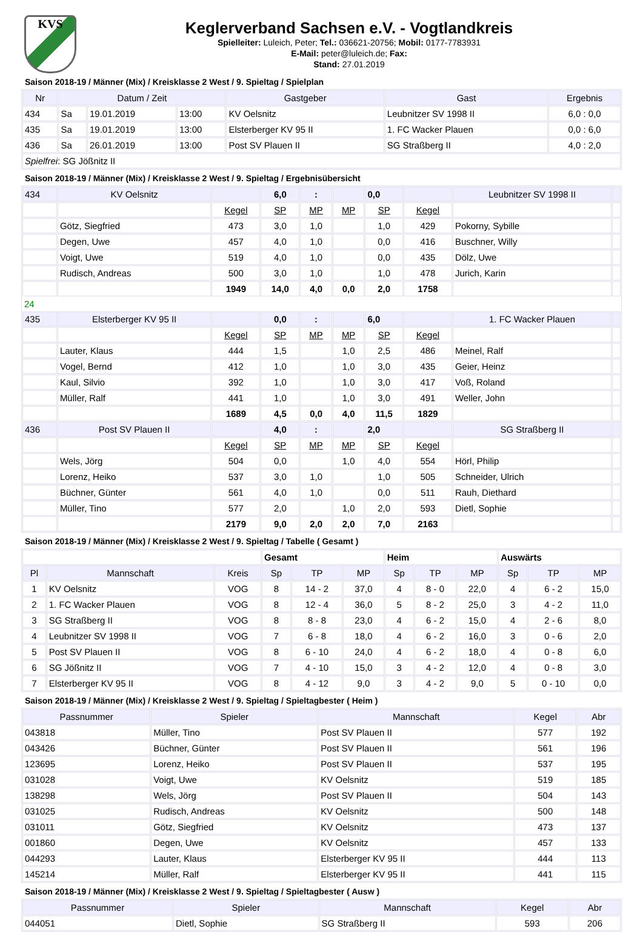KVS
Keglerverband Sachsen e.V. - Vogtlandkreis
Spielleiter: Luleich, Peter; Tel.: 036621-20756; Mobil: 0177-7783931
E-Mail: peter@luleich.de; Fax:
Stand: 27.01.2019
Saison 2018-19 / Männer (Mix) / Kreisklasse 2 West / 9. Spieltag / Spielplan
| Nr | Datum / Zeit | | | Gastgeber | Gast | Ergebnis |
| --- | --- | --- | --- | --- | --- | --- |
| 434 | Sa | 19.01.2019 | 13:00 | KV Oelsnitz | Leubnitzer SV 1998 II | 6,0 : 0,0 |
| 435 | Sa | 19.01.2019 | 13:00 | Elsterberger KV 95 II | 1. FC Wacker Plauen | 0,0 : 6,0 |
| 436 | Sa | 26.01.2019 | 13:00 | Post SV Plauen II | SG Straßberg II | 4,0 : 2,0 |
| Spielfrei : SG Jößnitz II | | | | | | |
Saison 2018-19 / Männer (Mix) / Kreisklasse 2 West / 9. Spieltag / Ergebnisübersicht
| 434 | KV Oelsnitz | | 6,0 | : | | 0,0 | | Leubnitzer SV 1998 II | |
| | | Kegel | SP | MP | MP | SP | Kegel | | |
| | Götz, Siegfried | 473 | 3,0 | 1,0 | | 1,0 | 429 | Pokorny, Sybille | |
| | Degen, Uwe | 457 | 4,0 | 1,0 | | 0,0 | 416 | Buschner, Willy | |
| | Voigt, Uwe | 519 | 4,0 | 1,0 | | 0,0 | 435 | Dölz, Uwe | |
| | Rudisch, Andreas | 500 | 3,0 | 1,0 | | 1,0 | 478 | Jurich, Karin | |
| | | 1949 | 14,0 | 4,0 | 0,0 | 2,0 | 1758 | | |
| 24 | | | | | | | | | |
| 435 | Elsterberger KV 95 II | | 0,0 | : | | 6,0 | | 1. FC Wacker Plauen | |
| | | Kegel | SP | MP | MP | SP | Kegel | | |
| | Lauter, Klaus | 444 | 1,5 | | 1,0 | 2,5 | 486 | Meinel, Ralf | |
| | Vogel, Bernd | 412 | 1,0 | | 1,0 | 3,0 | 435 | Geier, Heinz | |
| | Kaul, Silvio | 392 | 1,0 | | 1,0 | 3,0 | 417 | Voß, Roland | |
| | Müller, Ralf | 441 | 1,0 | | 1,0 | 3,0 | 491 | Weller, John | |
| | | 1689 | 4,5 | 0,0 | 4,0 | 11,5 | 1829 | | |
| 436 | Post SV Plauen II | | 4,0 | : | | 2,0 | | SG Straßberg II | |
| | | Kegel | SP | MP | MP | SP | Kegel | | |
| | Wels, Jörg | 504 | 0,0 | | 1,0 | 4,0 | 554 | Hörl, Philip | |
| | Lorenz, Heiko | 537 | 3,0 | 1,0 | | 1,0 | 505 | Schneider, Ulrich | |
| | Büchner, Günter | 561 | 4,0 | 1,0 | | 0,0 | 511 | Rauh, Diethard | |
| | Müller, Tino | 577 | 2,0 | | 1,0 | 2,0 | 593 | Dietl, Sophie | |
| | | 2179 | 9,0 | 2,0 | 2,0 | 7,0 | 2163 | | |
Saison 2018-19 / Männer (Mix) / Kreisklasse 2 West / 9. Spieltag / Tabelle ( Gesamt )
| | | | Gesamt | | | Heim | | | Auswärts | | |
| Pl | Mannschaft | Kreis | Sp | TP | MP | Sp | TP | MP | Sp | TP | MP |
| 1 | KV Oelsnitz | VOG | 8 | 14 - 2 | 37,0 | 4 | 8 - 0 | 22,0 | 4 | 6 - 2 | 15,0 |
| 2 | 1. FC Wacker Plauen | VOG | 8 | 12 - 4 | 36,0 | 5 | 8 - 2 | 25,0 | 3 | 4 - 2 | 11,0 |
| 3 | SG Straßberg II | VOG | 8 | 8 - 8 | 23,0 | 4 | 6 - 2 | 15,0 | 4 | 2 - 6 | 8,0 |
| 4 | Leubnitzer SV 1998 II | VOG | 7 | 6 - 8 | 18,0 | 4 | 6 - 2 | 16,0 | 3 | 0 - 6 | 2,0 |
| 5 | Post SV Plauen II | VOG | 8 | 6 - 10 | 24,0 | 4 | 6 - 2 | 18,0 | 4 | 0 - 8 | 6,0 |
| 6 | SG Jößnitz II | VOG | 7 | 4 - 10 | 15,0 | 3 | 4 - 2 | 12,0 | 4 | 0 - 8 | 3,0 |
| 7 | Elsterberger KV 95 II | VOG | 8 | 4 - 12 | 9,0 | 3 | 4 - 2 | 9,0 | 5 | 0 - 10 | 0,0 |
Saison 2018-19 / Männer (Mix) / Kreisklasse 2 West / 9. Spieltag / Spieltagbester ( Heim )
| Passnummer | Spieler | Mannschaft | Kegel | Abr |
| --- | --- | --- | --- | --- |
| 043818 | Müller, Tino | Post SV Plauen II | 577 | 192 |
| 043426 | Büchner, Günter | Post SV Plauen II | 561 | 196 |
| 123695 | Lorenz, Heiko | Post SV Plauen II | 537 | 195 |
| 031028 | Voigt, Uwe | KV Oelsnitz | 519 | 185 |
| 138298 | Wels, Jörg | Post SV Plauen II | 504 | 143 |
| 031025 | Rudisch, Andreas | KV Oelsnitz | 500 | 148 |
| 031011 | Götz, Siegfried | KV Oelsnitz | 473 | 137 |
| 001860 | Degen, Uwe | KV Oelsnitz | 457 | 133 |
| 044293 | Lauter, Klaus | Elsterberger KV 95 II | 444 | 113 |
| 145214 | Müller, Ralf | Elsterberger KV 95 II | 441 | 115 |
Saison 2018-19 / Männer (Mix) / Kreisklasse 2 West / 9. Spieltag / Spieltagbester ( Ausw )
| Passnummer | Spieler | Mannschaft | Kegel | Abr |
| --- | --- | --- | --- | --- |
| 044051 | Dietl, Sophie | SG Straßberg II | 593 | 206 |